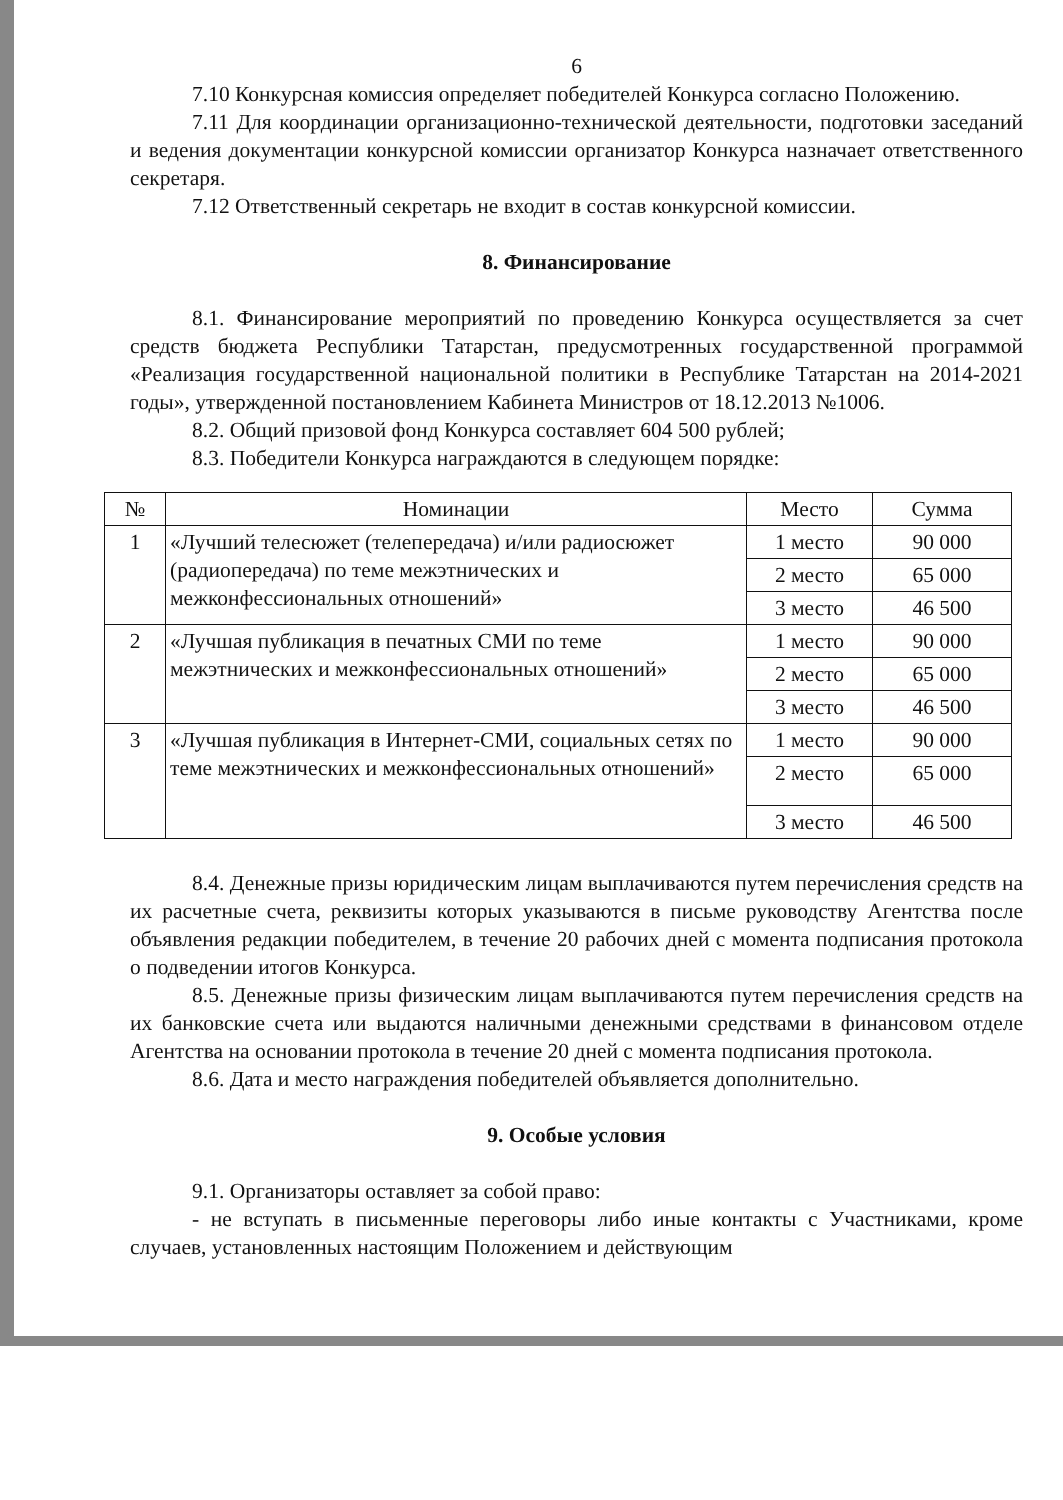6
7.10 Конкурсная комиссия определяет победителей Конкурса согласно Положению.
7.11 Для координации организационно-технической деятельности, подготовки заседаний и ведения документации конкурсной комиссии организатор Конкурса назначает ответственного секретаря.
7.12 Ответственный секретарь не входит в состав конкурсной комиссии.
8. Финансирование
8.1. Финансирование мероприятий по проведению Конкурса осуществляется за счет средств бюджета Республики Татарстан, предусмотренных государственной программой «Реализация государственной национальной политики в Республике Татарстан на 2014-2021 годы», утвержденной постановлением Кабинета Министров от 18.12.2013 №1006.
8.2. Общий призовой фонд Конкурса составляет 604 500 рублей;
8.3. Победители Конкурса награждаются в следующем порядке:
| № | Номинации | Место | Сумма |
| --- | --- | --- | --- |
| 1 | «Лучший телесюжет (телепередача) и/или радиосюжет (радиопередача) по теме межэтнических и межконфессиональных отношений» | 1 место | 90 000 |
| | | 2 место | 65 000 |
| | | 3 место | 46 500 |
| 2 | «Лучшая публикация в печатных СМИ по теме межэтнических и межконфессиональных отношений» | 1 место | 90 000 |
| | | 2 место | 65 000 |
| | | 3 место | 46 500 |
| 3 | «Лучшая публикация в Интернет-СМИ, социальных сетях по теме межэтнических и межконфессиональных отношений» | 1 место | 90 000 |
| | | 2 место | 65 000 |
| | | 3 место | 46 500 |
8.4. Денежные призы юридическим лицам выплачиваются путем перечисления средств на их расчетные счета, реквизиты которых указываются в письме руководству Агентства после объявления редакции победителем, в течение 20 рабочих дней с момента подписания протокола о подведении итогов Конкурса.
8.5. Денежные призы физическим лицам выплачиваются путем перечисления средств на их банковские счета или выдаются наличными денежными средствами в финансовом отделе Агентства на основании протокола в течение 20 дней с момента подписания протокола.
8.6. Дата и место награждения победителей объявляется дополнительно.
9. Особые условия
9.1. Организаторы оставляет за собой право:
- не вступать в письменные переговоры либо иные контакты с Участниками, кроме случаев, установленных настоящим Положением и действующим